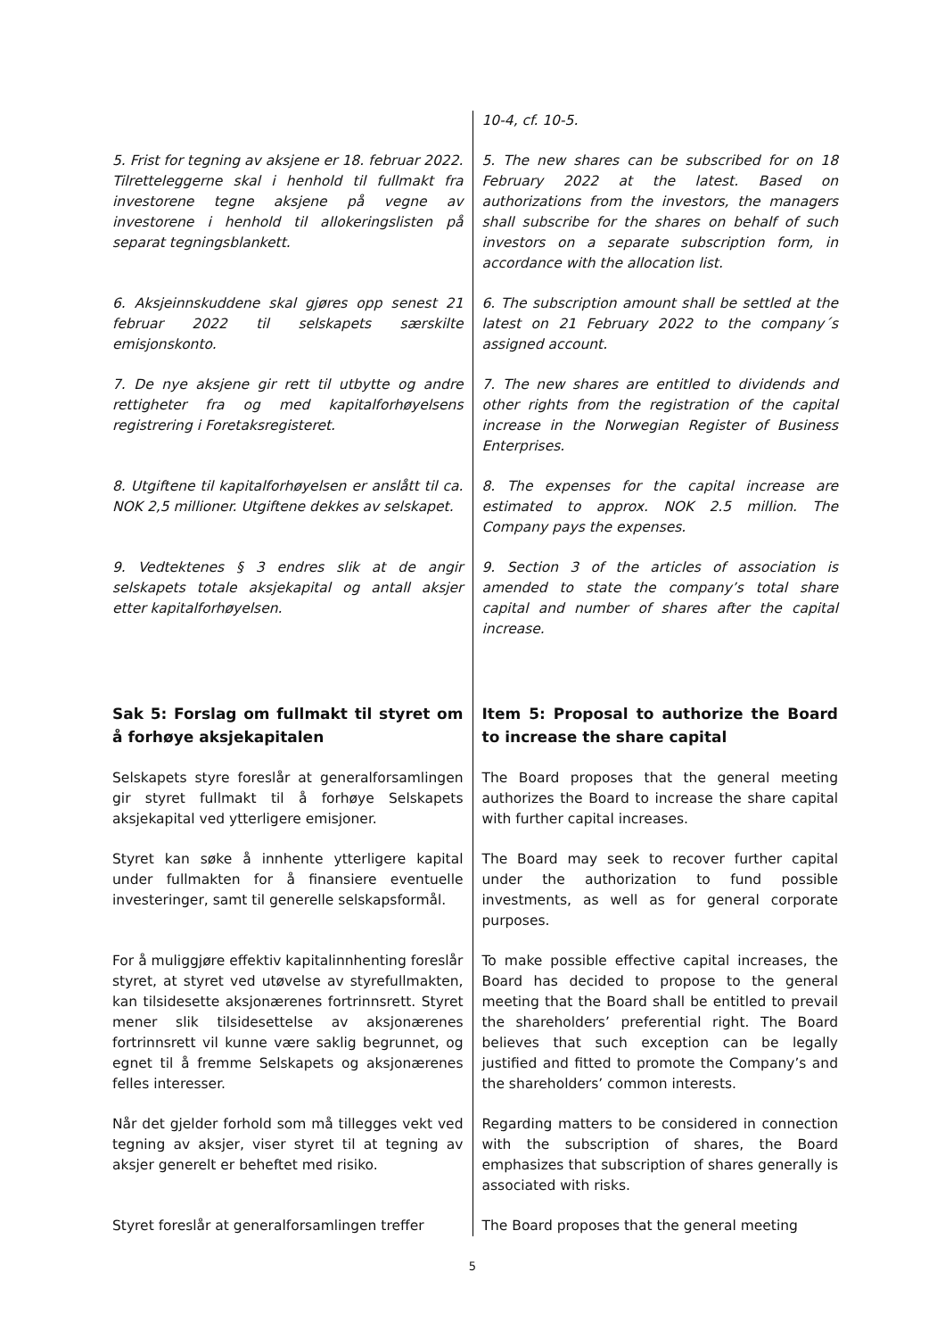| | 10-4, cf. 10-5. |
| 5. Frist for tegning av aksjene er 18. februar 2022. Tilretteleggerne skal i henhold til fullmakt fra investorene tegne aksjene på vegne av investorene i henhold til allokeringslisten på separat tegningsblankett. | 5. The new shares can be subscribed for on 18 February 2022 at the latest. Based on authorizations from the investors, the managers shall subscribe for the shares on behalf of such investors on a separate subscription form, in accordance with the allocation list. |
| 6. Aksjeinnskuddene skal gjøres opp senest 21 februar 2022 til selskapets særskilte emisjonskonto. | 6. The subscription amount shall be settled at the latest on 21 February 2022 to the company´s assigned account. |
| 7. De nye aksjene gir rett til utbytte og andre rettigheter fra og med kapitalforhøyelsens registrering i Foretaksregisteret. | 7. The new shares are entitled to dividends and other rights from the registration of the capital increase in the Norwegian Register of Business Enterprises. |
| 8. Utgiftene til kapitalforhøyelsen er anslått til ca. NOK 2,5 millioner. Utgiftene dekkes av selskapet. | 8. The expenses for the capital increase are estimated to approx. NOK 2.5 million. The Company pays the expenses. |
| 9. Vedtektenes § 3 endres slik at de angir selskapets totale aksjekapital og antall aksjer etter kapitalforhøyelsen. | 9. Section 3 of the articles of association is amended to state the company’s total share capital and number of shares after the capital increase. |
| Sak 5: Forslag om fullmakt til styret om å forhøye aksjekapitalen | Item 5: Proposal to authorize the Board to increase the share capital |
| Selskapets styre foreslår at generalforsamlingen gir styret fullmakt til å forhøye Selskapets aksjekapital ved ytterligere emisjoner. | The Board proposes that the general meeting authorizes the Board to increase the share capital with further capital increases. |
| Styret kan søke å innhente ytterligere kapital under fullmakten for å finansiere eventuelle investeringer, samt til generelle selskapsformål. | The Board may seek to recover further capital under the authorization to fund possible investments, as well as for general corporate purposes. |
| For å muliggjøre effektiv kapitalinnhenting foreslår styret, at styret ved utøvelse av styrefullmakten, kan tilsidesette aksjonærenes fortrinnsrett. Styret mener slik tilsidesettelse av aksjonærenes fortrinnsrett vil kunne være saklig begrunnet, og egnet til å fremme Selskapets og aksjonærenes felles interesser. | To make possible effective capital increases, the Board has decided to propose to the general meeting that the Board shall be entitled to prevail the shareholders’ preferential right. The Board believes that such exception can be legally justified and fitted to promote the Company’s and the shareholders’ common interests. |
| Når det gjelder forhold som må tillegges vekt ved tegning av aksjer, viser styret til at tegning av aksjer generelt er beheftet med risiko. | Regarding matters to be considered in connection with the subscription of shares, the Board emphasizes that subscription of shares generally is associated with risks. |
| Styret foreslår at generalforsamlingen treffer | The Board proposes that the general meeting |
5